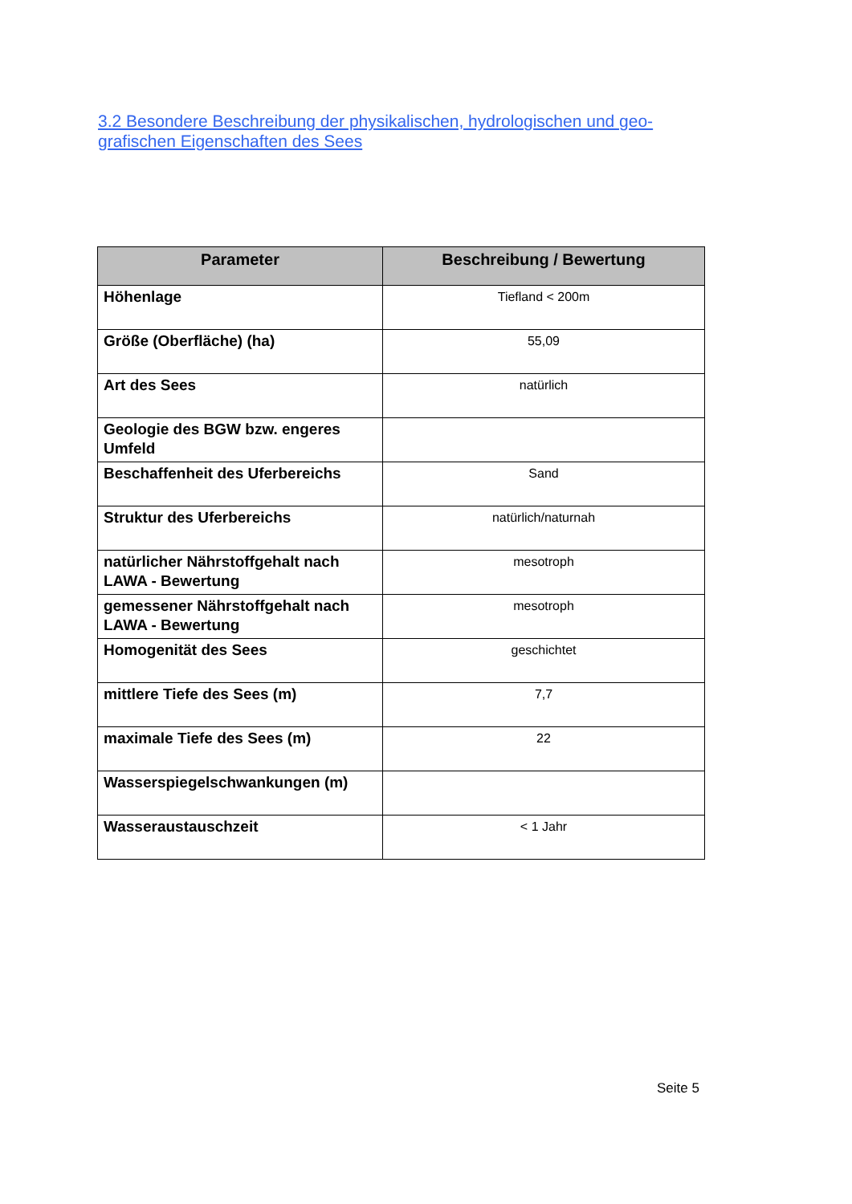3.2 Besondere Beschreibung der physikalischen, hydrologischen und geo-grafischen Eigenschaften des Sees
| Parameter | Beschreibung / Bewertung |
| --- | --- |
| Höhenlage | Tiefland < 200m |
| Größe (Oberfläche) (ha) | 55,09 |
| Art des Sees | natürlich |
| Geologie des BGW bzw. engeres Umfeld | |
| Beschaffenheit des Uferbereichs | Sand |
| Struktur des Uferbereichs | natürlich/naturnah |
| natürlicher Nährstoffgehalt nach LAWA - Bewertung | mesotroph |
| gemessener Nährstoffgehalt nach LAWA - Bewertung | mesotroph |
| Homogenität des Sees | geschichtet |
| mittlere Tiefe des Sees (m) | 7,7 |
| maximale Tiefe des Sees (m) | 22 |
| Wasserspiegelschwankungen (m) | |
| Wasseraustauschzeit | < 1 Jahr |
Seite 5